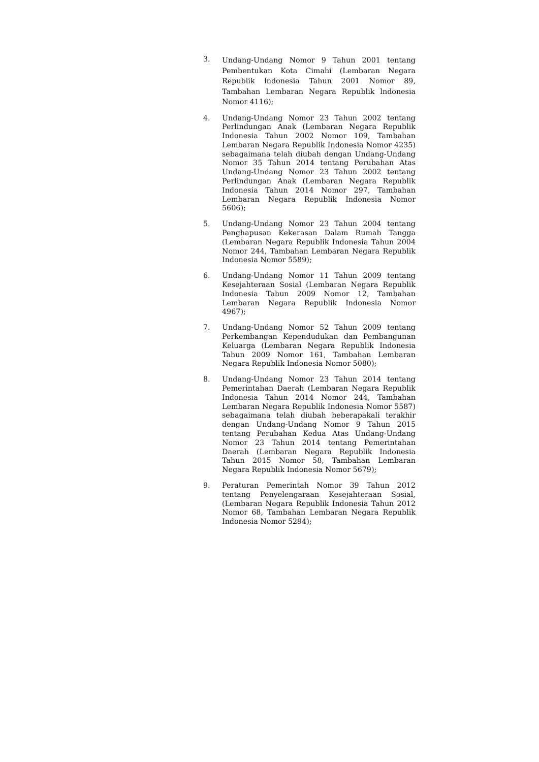3.
Undang-Undang Nomor 9 Tahun 2001 tentang Pembentukan Kota Cimahi (Lembaran Negara Republik lndonesia Tahun 2001 Nomor 89, Tambahan Lembaran Negara Republik lndonesia Nomor 4116);
4. Undang-Undang Nomor 23 Tahun 2002 tentang Perlindungan Anak (Lembaran Negara Republik Indonesia Tahun 2002 Nomor 109, Tambahan Lembaran Negara Republik Indonesia Nomor 4235) sebagaimana telah diubah dengan Undang-Undang Nomor 35 Tahun 2014 tentang Perubahan Atas Undang-Undang Nomor 23 Tahun 2002 tentang Perlindungan Anak (Lembaran Negara Republik Indonesia Tahun 2014 Nomor 297, Tambahan Lembaran Negara Republik Indonesia Nomor 5606);
5. Undang-Undang Nomor 23 Tahun 2004 tentang Penghapusan Kekerasan Dalam Rumah Tangga (Lembaran Negara Republik Indonesia Tahun 2004 Nomor 244, Tambahan Lembaran Negara Republik Indonesia Nomor 5589);
6. Undang-Undang Nomor 11 Tahun 2009 tentang Kesejahteraan Sosial (Lembaran Negara Republik Indonesia Tahun 2009 Nomor 12, Tambahan Lembaran Negara Republik Indonesia Nomor 4967);
7. Undang-Undang Nomor 52 Tahun 2009 tentang Perkembangan Kependudukan dan Pembangunan Keluarga (Lembaran Negara Republik Indonesia Tahun 2009 Nomor 161, Tambahan Lembaran Negara Republik Indonesia Nomor 5080);
8. Undang-Undang Nomor 23 Tahun 2014 tentang Pemerintahan Daerah (Lembaran Negara Republik Indonesia Tahun 2014 Nomor 244, Tambahan Lembaran Negara Republik Indonesia Nomor 5587) sebagaimana telah diubah beberapakali terakhir dengan Undang-Undang Nomor 9 Tahun 2015 tentang Perubahan Kedua Atas Undang-Undang Nomor 23 Tahun 2014 tentang Pemerintahan Daerah (Lembaran Negara Republik Indonesia Tahun 2015 Nomor 58, Tambahan Lembaran Negara Republik Indonesia Nomor 5679);
9. Peraturan Pemerintah Nomor 39 Tahun 2012 tentang Penyelengaraan Kesejahteraan Sosial, (Lembaran Negara Republik Indonesia Tahun 2012 Nomor 68, Tambahan Lembaran Negara Republik Indonesia Nomor 5294);